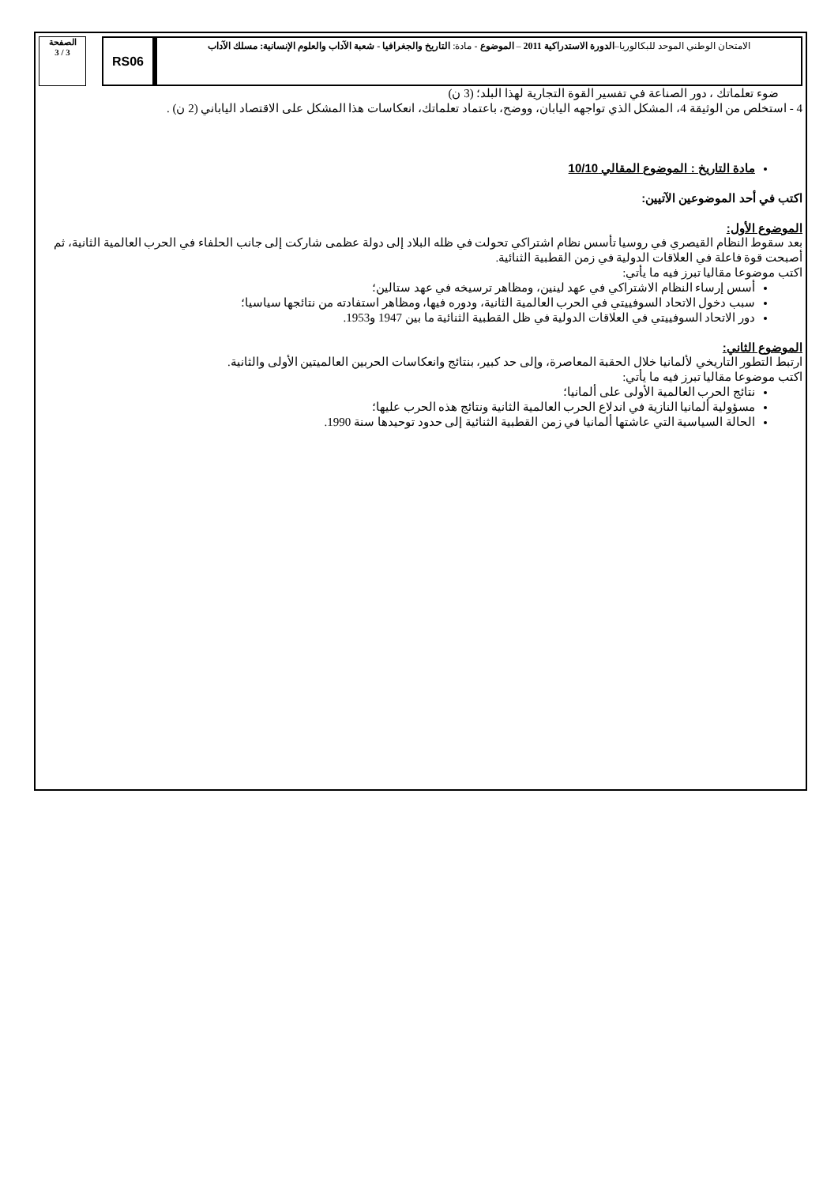الصفحة
3 / 3
RS06
الامتحان الوطني الموحد للبكالوريا–الدورة الاستدراكية 2011 – الموضوع - مادة: التاريخ والجغرافيا - شعبة الآداب والعلوم الإنسانية: مسلك الآداب
ضوء تعلماتك ، دور الصناعة في تفسير القوة التجارية لهذا البلد؛ (3 ن)
4 - استخلص من الوثيقة 4، المشكل الذي تواجهه اليابان، ووضح، باعتماد تعلماتك، انعكاسات هذا المشكل على الاقتصاد الياباني (2 ن) .
مادة التاريخ : الموضوع المقالي 10/10
اكتب في أحد الموضوعين الآتيين:
الموضوع الأول:
بعد سقوط النظام القيصري في روسيا تأسس نظام اشتراكي تحولت في ظله البلاد إلى دولة عظمى شاركت إلى جانب الحلفاء في الحرب العالمية الثانية، ثم أصبحت قوة فاعلة في العلاقات الدولية في زمن القطبية الثنائية.
اكتب موضوعا مقاليا تبرز فيه ما يأتي:
أسس إرساء النظام الاشتراكي في عهد لينين، ومظاهر ترسيخه في عهد ستالين؛
سبب دخول الاتحاد السوفييتي في الحرب العالمية الثانية، ودوره فيها، ومظاهر استفادته من نتائجها سياسيا؛
دور الاتحاد السوفييتي في العلاقات الدولية في ظل القطبية الثنائية ما بين 1947 و1953.
الموضوع الثاني:
ارتبط التطور التاريخي لألمانيا خلال الحقبة المعاصرة، وإلى حد كبير، بنتائج وانعكاسات الحربين العالميتين الأولى والثانية.
اكتب موضوعا مقاليا تبرز فيه ما يأتي:
نتائج الحرب العالمية الأولى على ألمانيا؛
مسؤولية ألمانيا النازية في اندلاع الحرب العالمية الثانية ونتائج هذه الحرب عليها؛
الحالة السياسية التي عاشتها ألمانيا في زمن القطبية الثنائية إلى حدود توحيدها سنة 1990.